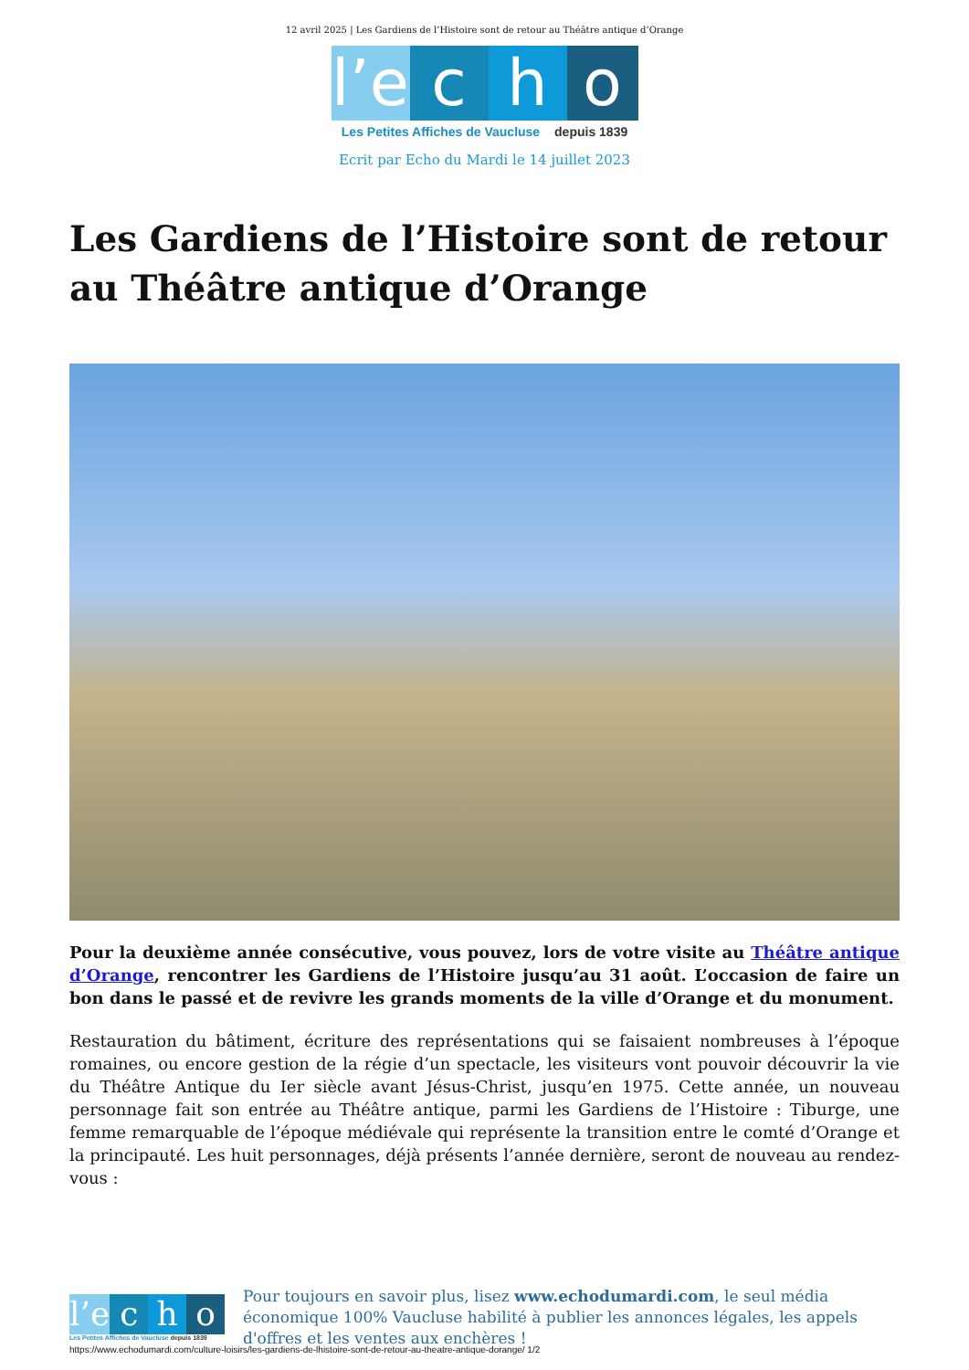12 avril 2025 | Les Gardiens de l’Histoire sont de retour au Théâtre antique d’Orange
l’e
c h o
Les Petites Affiches de Vaucluse depuis 1839
Ecrit par Echo du Mardi le 14 juillet 2023
Les Gardiens de l’Histoire sont de retour au Théâtre antique d’Orange
Pour la deuxième année consécutive, vous pouvez, lors de votre visite au Théâtre antique d’Orange, rencontrer les Gardiens de l’Histoire jusqu’au 31 août. L’occasion de faire un bon dans le passé et de revivre les grands moments de la ville d’Orange et du monument.
Restauration du bâtiment, écriture des représentations qui se faisaient nombreuses à l’époque romaines, ou encore gestion de la régie d’un spectacle, les visiteurs vont pouvoir découvrir la vie du Théâtre Antique du Ier siècle avant Jésus-Christ, jusqu’en 1975. Cette année, un nouveau personnage fait son entrée au Théâtre antique, parmi les Gardiens de l’Histoire : Tiburge, une femme remarquable de l’époque médiévale qui représente la transition entre le comté d’Orange et la principauté. Les huit personnages, déjà présents l’année dernière, seront de nouveau au rendez-vous :
l’e c h o
Les Petites Affiches de Vaucluse depuis 1839
Pour toujours en savoir plus, lisez www.echodumardi.com, le seul média économique 100% Vaucluse habilité à publier les annonces légales, les appels d'offres et les ventes aux enchères !
https://www.echodumardi.com/culture-loisirs/les-gardiens-de-lhistoire-sont-de-retour-au-theatre-antique-dorange/ 1/2